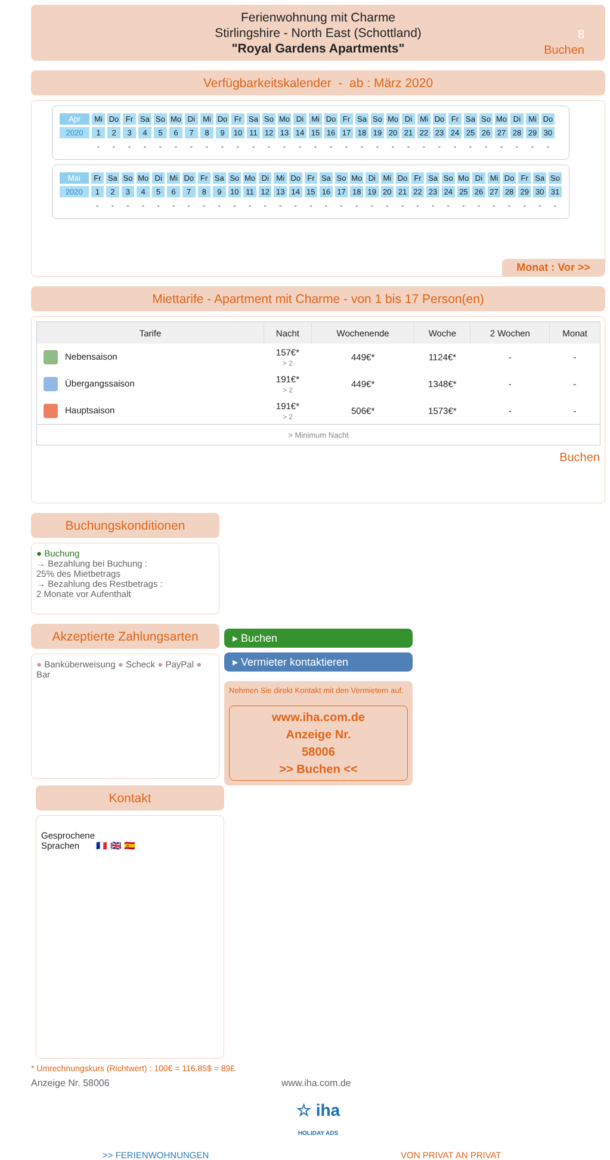Ferienwohnung mit Charme
Stirlingshire - North East (Schottland)
"Royal Gardens Apartments"
8
Buchen
Verfügbarkeitskalender - ab : März 2020
| Apr | Mi | Do | Fr | Sa | So | Mo | Di | Mi | Do | Fr | Sa | So | Mo | Di | Mi | Do | Fr | Sa | So | Mo | Di | Mi | Do | Fr | Sa | So | Mo | Di | Mi | Do |
| 2020 | 1 | 2 | 3 | 4 | 5 | 6 | 7 | 8 | 9 | 10 | 11 | 12 | 13 | 14 | 15 | 16 | 17 | 18 | 19 | 20 | 21 | 22 | 23 | 24 | 25 | 26 | 27 | 28 | 29 | 30 |
| | - | - | - | - | - | - | - | - | - | - | - | - | - | - | - | - | - | - | - | - | - | - | - | - | - | - | - | - | - | - |
| Mai | Fr | Sa | So | Mo | Di | Mi | Do | Fr | Sa | So | Mo | Di | Mi | Do | Fr | Sa | So | Mo | Di | Mi | Do | Fr | Sa | So | Mo | Di | Mi | Do | Fr | Sa | So |
| 2020 | 1 | 2 | 3 | 4 | 5 | 6 | 7 | 8 | 9 | 10 | 11 | 12 | 13 | 14 | 15 | 16 | 17 | 18 | 19 | 20 | 21 | 22 | 23 | 24 | 25 | 26 | 27 | 28 | 29 | 30 | 31 |
| | - | - | - | - | - | - | - | - | - | - | - | - | - | - | - | - | - | - | - | - | - | - | - | - | - | - | - | - | - | - | - |
Monat : Vor >>
Miettarife - Apartment mit Charme - von 1 bis 17 Person(en)
| Tarife | Nacht | Wochenende | Woche | 2 Wochen | Monat |
| --- | --- | --- | --- | --- | --- |
| Nebensaison | 157€* > 2 | 449€* | 1124€* | - | - |
| Übergangssaison | 191€* > 2 | 449€* | 1348€* | - | - |
| Hauptsaison | 191€* > 2 | 506€* | 1573€* | - | - |
| > Minimum Nacht | | | | | |
Buchen
Buchungskonditionen
● Buchung
→ Bezahlung bei Buchung :
25% des Mietbetrags
→ Bezahlung des Restbetrags :
2 Monate vor Aufenthalt
Akzeptierte Zahlungsarten
● Banküberweisung ● Scheck ● PayPal ● Bar
▸ Buchen
▸ Vermieter kontaktieren
Nehmen Sie direkt Kontakt mit den Vermietern auf.
www.iha.com.de
Anzeige Nr.
58006
>> Buchen <<
Kontakt
Gesprochene
Sprachen 🇫🇷 🇬🇧 🇪🇸
* Umrechnungskurs (Richtwert) : 100€ = 116.85$ = 89£
Anzeige Nr. 58006 www.iha.com.de
☆ iha
HOLIDAY ADS
>> FERIENWOHNUNGEN VON PRIVAT AN PRIVAT